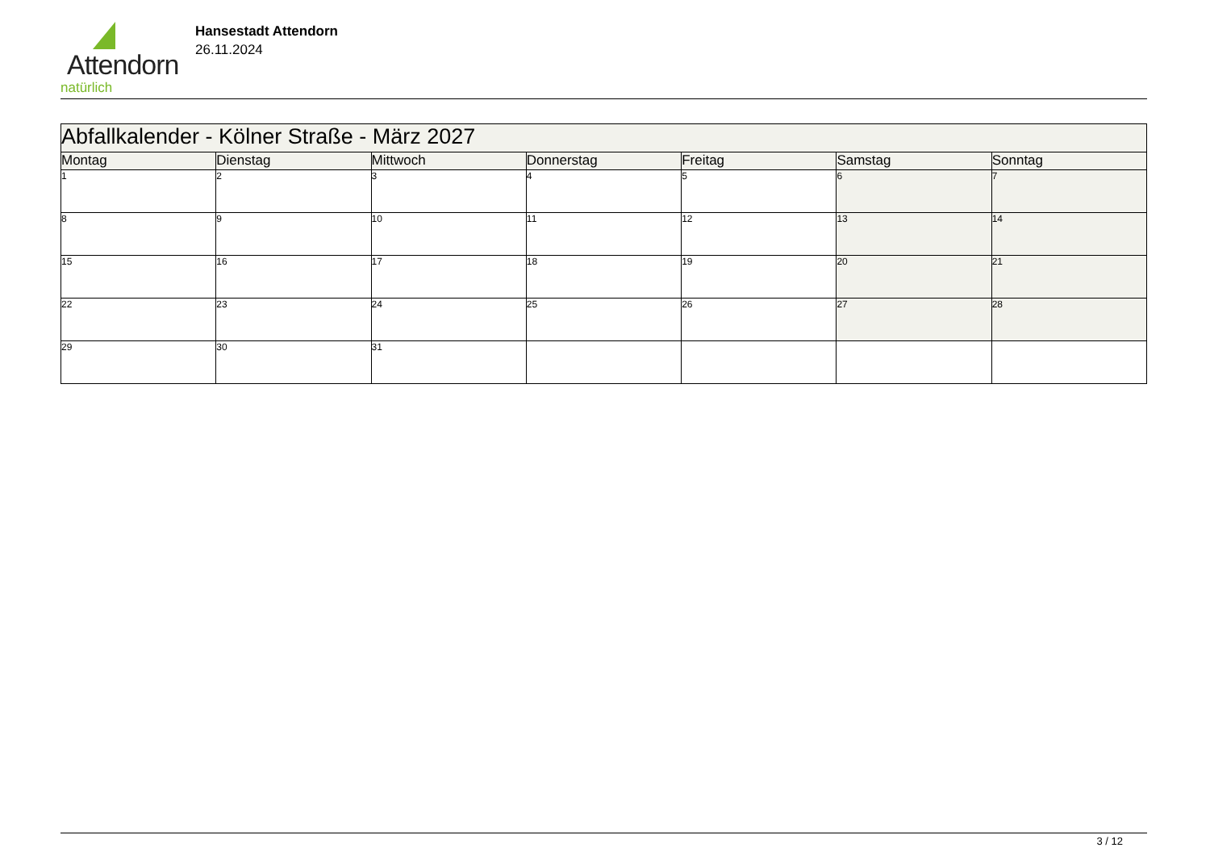Attendorn
natürlich
Hansestadt Attendorn
26.11.2024
| Abfallkalender - Kölner Straße - März 2027 | | | | | | |
| Montag | Dienstag | Mittwoch | Donnerstag | Freitag | Samstag | Sonntag |
| 1 | 2 | 3 | 4 | 5 | 6 | 7 |
| 8 | 9 | 10 | 11 | 12 | 13 | 14 |
| 15 | 16 | 17 | 18 | 19 | 20 | 21 |
| 22 | 23 | 24 | 25 | 26 | 27 | 28 |
| 29 | 30 | 31 | | | | |
3 / 12